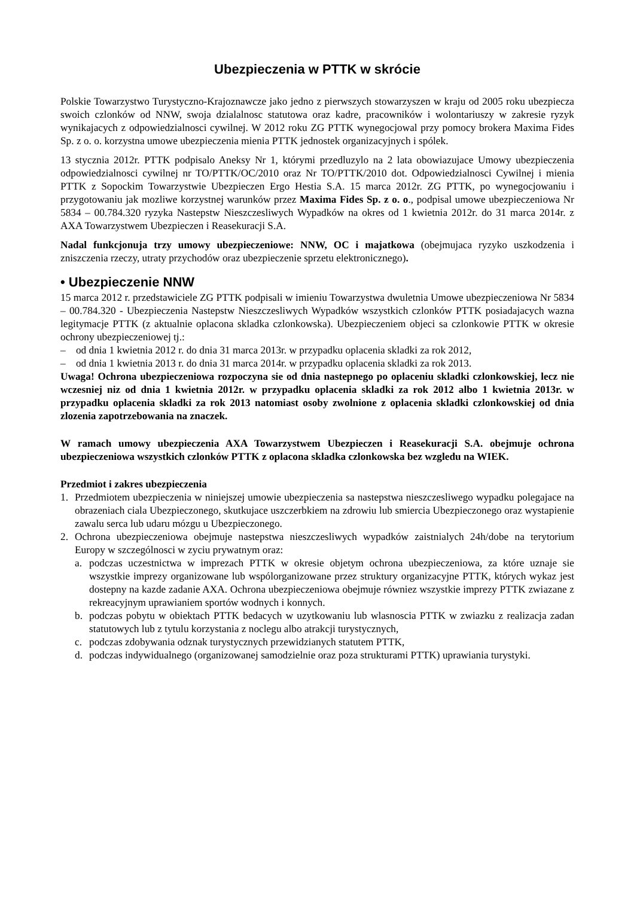Ubezpieczenia w PTTK w skrócie
Polskie Towarzystwo Turystyczno-Krajoznawcze jako jedno z pierwszych stowarzyszen w kraju od 2005 roku ubezpiecza swoich czlonków od NNW, swoja dzialalnosc statutowa oraz kadre, pracowników i wolontariuszy w zakresie ryzyk wynikajacych z odpowiedzialnosci cywilnej. W 2012 roku ZG PTTK wynegocjowal przy pomocy brokera Maxima Fides Sp. z o. o. korzystna umowe ubezpieczenia mienia PTTK jednostek organizacyjnych i spólek.
13 stycznia 2012r. PTTK podpisalo Aneksy Nr 1, którymi przedluzylo na 2 lata obowiazujace Umowy ubezpieczenia odpowiedzialnosci cywilnej nr TO/PTTK/OC/2010 oraz Nr TO/PTTK/2010 dot. Odpowiedzialnosci Cywilnej i mienia PTTK z Sopockim Towarzystwie Ubezpieczen Ergo Hestia S.A. 15 marca 2012r. ZG PTTK, po wynegocjowaniu i przygotowaniu jak mozliwe korzystnej warunków przez Maxima Fides Sp. z o. o., podpisal umowe ubezpieczeniowa Nr 5834 – 00.784.320 ryzyka Nastepstw Nieszczesliwych Wypadków na okres od 1 kwietnia 2012r. do 31 marca 2014r. z AXA Towarzystwem Ubezpieczen i Reasekuracji S.A.
Nadal funkcjonuja trzy umowy ubezpieczeniowe: NNW, OC i majatkowa (obejmujaca ryzyko uszkodzenia i zniszczenia rzeczy, utraty przychodów oraz ubezpieczenie sprzetu elektronicznego).
• Ubezpieczenie NNW
15 marca 2012 r. przedstawiciele ZG PTTK podpisali w imieniu Towarzystwa dwuletnia Umowe ubezpieczeniowa Nr 5834 – 00.784.320 - Ubezpieczenia Nastepstw Nieszczesliwych Wypadków wszystkich czlonków PTTK posiadajacych wazna legitymacje PTTK (z aktualnie oplacona skladka czlonkowska). Ubezpieczeniem objeci sa czlonkowie PTTK w okresie ochrony ubezpieczeniowej tj.:
– od dnia 1 kwietnia 2012 r. do dnia 31 marca 2013r. w przypadku oplacenia skladki za rok 2012,
– od dnia 1 kwietnia 2013 r. do dnia 31 marca 2014r. w przypadku oplacenia skladki za rok 2013.
Uwaga! Ochrona ubezpieczeniowa rozpoczyna sie od dnia nastepnego po oplaceniu skladki czlonkowskiej, lecz nie wczesniej niz od dnia 1 kwietnia 2012r. w przypadku oplacenia skladki za rok 2012 albo 1 kwietnia 2013r. w przypadku oplacenia skladki za rok 2013 natomiast osoby zwolnione z oplacenia skladki czlonkowskiej od dnia zlozenia zapotrzebowania na znaczek.
W ramach umowy ubezpieczenia AXA Towarzystwem Ubezpieczen i Reasekuracji S.A. obejmuje ochrona ubezpieczeniowa wszystkich czlonków PTTK z oplacona skladka czlonkowska bez wzgledu na WIEK.
Przedmiot i zakres ubezpieczenia
1. Przedmiotem ubezpieczenia w niniejszej umowie ubezpieczenia sa nastepstwa nieszczesliwego wypadku polegajace na obrazeniach ciala Ubezpieczonego, skutkujace uszczerbkiem na zdrowiu lub smiercia Ubezpieczonego oraz wystapienie zawalu serca lub udaru mózgu u Ubezpieczonego.
2. Ochrona ubezpieczeniowa obejmuje nastepstwa nieszczesliwych wypadków zaistnialych 24h/dobe na terytorium Europy w szczególnosci w zyciu prywatnym oraz:
a. podczas uczestnictwa w imprezach PTTK w okresie objetym ochrona ubezpieczeniowa, za które uznaje sie wszystkie imprezy organizowane lub wspólorganizowane przez struktury organizacyjne PTTK, których wykaz jest dostepny na kazde zadanie AXA. Ochrona ubezpieczeniowa obejmuje równiez wszystkie imprezy PTTK zwiazane z rekreacyjnym uprawianiem sportów wodnych i konnych.
b. podczas pobytu w obiektach PTTK bedacych w uzytkowaniu lub wlasnoscia PTTK w zwiazku z realizacja zadan statutowych lub z tytulu korzystania z noclegu albo atrakcji turystycznych,
c. podczas zdobywania odznak turystycznych przewidzianych statutem PTTK,
d. podczas indywidualnego (organizowanej samodzielnie oraz poza strukturami PTTK) uprawiania turystyki.